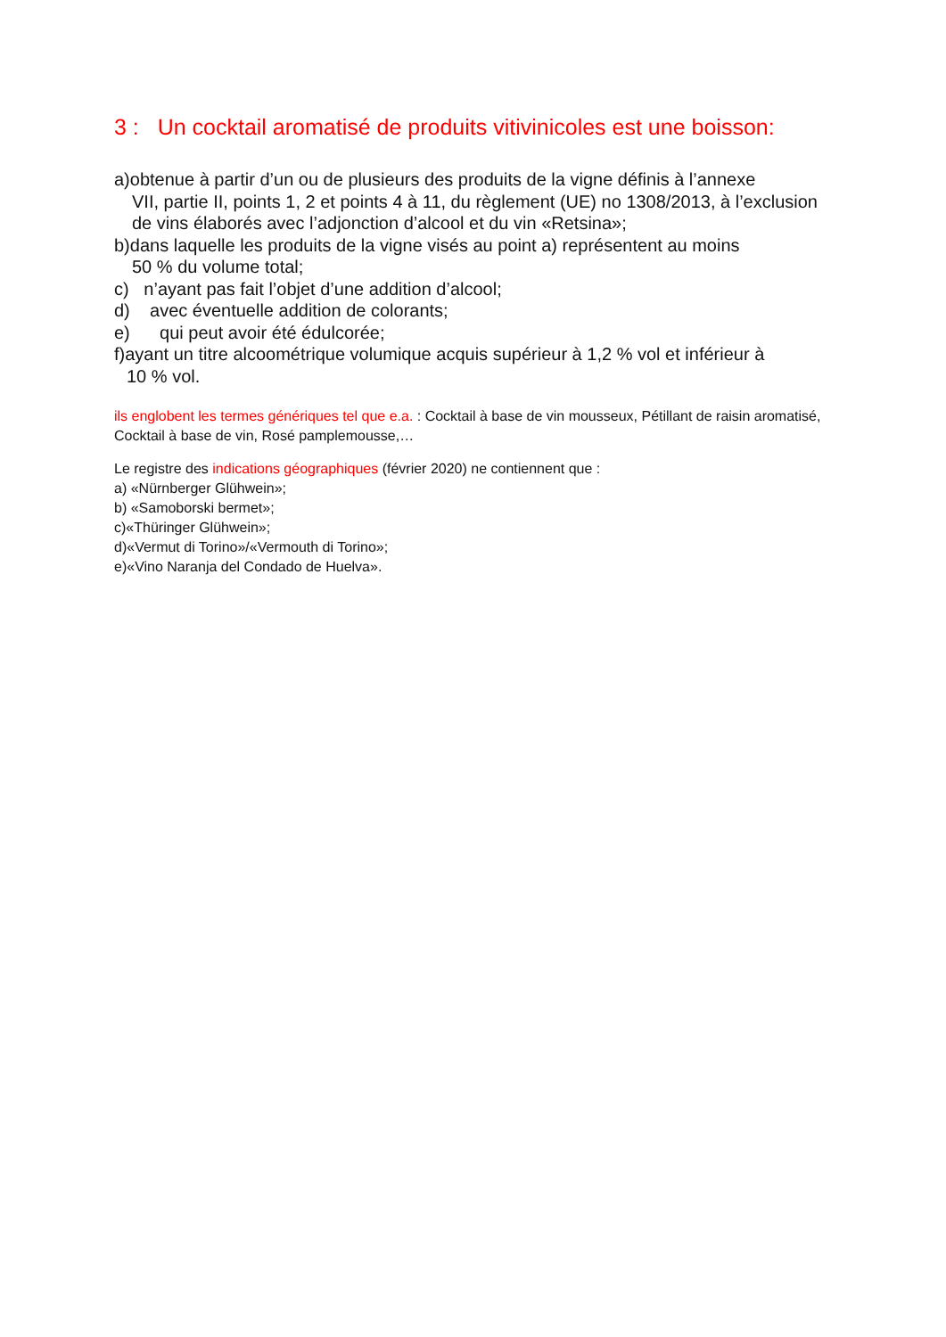3 : Un cocktail aromatisé de produits vitivinicoles est une boisson:
a)obtenue à partir d’un ou de plusieurs des produits de la vigne définis à l’annexe
VII, partie II, points 1, 2 et points 4 à 11, du règlement (UE) no 1308/2013, à l’exclusion de vins élaborés avec l’adjonction d’alcool et du vin «Retsina»;
b)dans laquelle les produits de la vigne visés au point a) représentent au moins
50 % du volume total;
c) n’ayant pas fait l’objet d’une addition d’alcool;
d) avec éventuelle addition de colorants;
e) qui peut avoir été édulcorée;
f)ayant un titre alcoométrique volumique acquis supérieur à 1,2 % vol et inférieur à
10 % vol.
ils englobent les termes génériques tel que e.a. : Cocktail à base de vin mousseux, Pétillant de raisin aromatisé, Cocktail à base de vin, Rosé pamplemousse,…
Le registre des indications géographiques (février 2020) ne contiennent que :
a) «Nürnberger Glühwein»;
b) «Samoborski bermet»;
c)«Thüringer Glühwein»;
d)«Vermut di Torino»/«Vermouth di Torino»;
e)«Vino Naranja del Condado de Huelva».